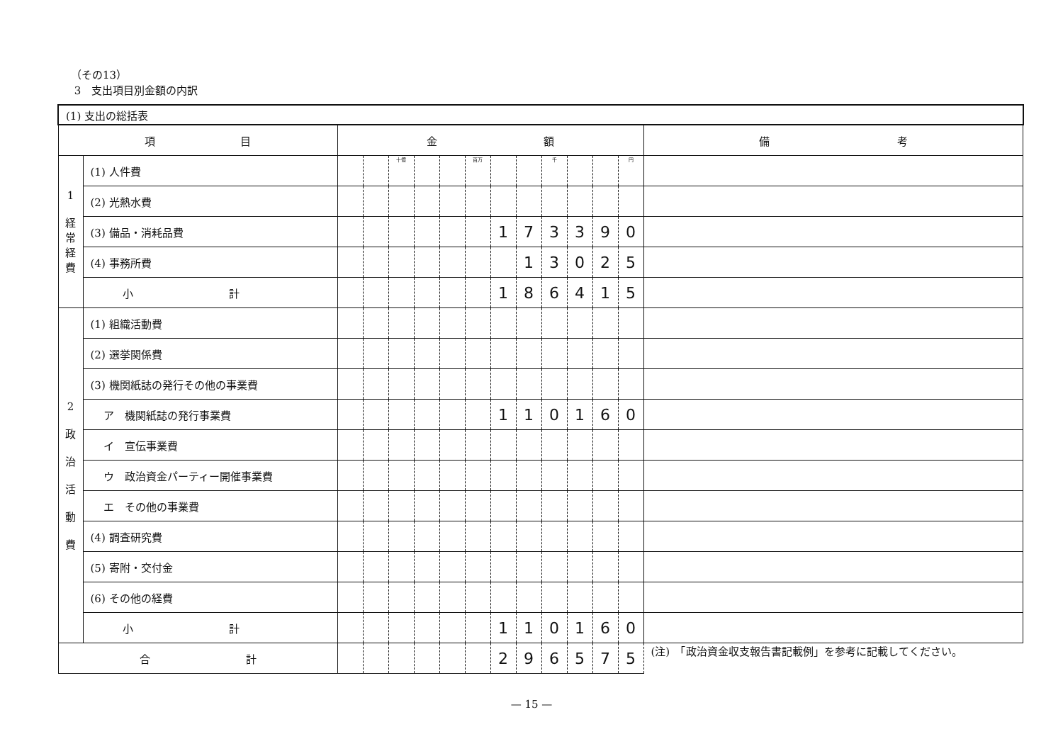（その13）
3　支出項目別金額の内訳
| (1) 支出の総括表 | | | | | | | | | | | | | | |
| 項 目 | | 金 額 | | | | | | | | | | | | 備 考 |
| 1 経 常 経 費 | (1) 人件費 | | | 十億 | | | 百万 | | | 千 | | | 円 | |
| | (2) 光熱水費 | | | | | | | | | | | | | |
| | (3) 備品・消耗品費 | | | | | | | 1 | 7 | 3 | 3 | 9 | 0 | |
| | (4) 事務所費 | | | | | | | | 1 | 3 | 0 | 2 | 5 | |
| | 小 計 | | | | | | | 1 | 8 | 6 | 4 | 1 | 5 | |
| 2 政 治 活 動 費 | (1) 組織活動費 | | | | | | | | | | | | | |
| | (2) 選挙関係費 | | | | | | | | | | | | | |
| | (3) 機関紙誌の発行その他の事業費 | | | | | | | | | | | | | |
| | ア 機関紙誌の発行事業費 | | | | | | | 1 | 1 | 0 | 1 | 6 | 0 | |
| | イ 宣伝事業費 | | | | | | | | | | | | | |
| | ウ 政治資金パーティー開催事業費 | | | | | | | | | | | | | |
| | エ その他の事業費 | | | | | | | | | | | | | |
| | (4) 調査研究費 | | | | | | | | | | | | | |
| | (5) 寄附・交付金 | | | | | | | | | | | | | |
| | (6) その他の経費 | | | | | | | | | | | | | |
| | 小 計 | | | | | | | 1 | 1 | 0 | 1 | 6 | 0 | |
| 合 計 | | | | | | | | 2 | 9 | 6 | 5 | 7 | 5 | (注) 「政治資金収支報告書記載例」を参考に記載してください。 |
— 15 —